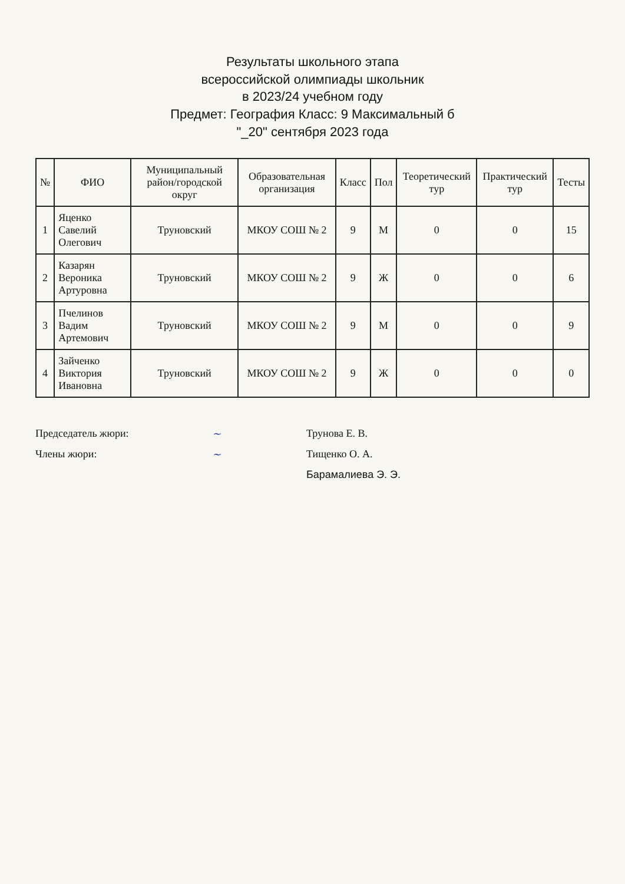Результаты школьного этапа
всероссийской олимпиады школьник
в 2023/24 учебном году
Предмет: География Класс: 9 Максимальный б
"_20" сентября 2023 года
| № | ФИО | Муниципальный район/городской округ | Образовательная организация | Класс | Пол | Теоретический тур | Практический тур | Тесты |
| --- | --- | --- | --- | --- | --- | --- | --- | --- |
| 1 | Яценко Савелий Олегович | Труновский | МКОУ СОШ № 2 | 9 | М | 0 | 0 | 15 |
| 2 | Казарян Вероника Артуровна | Труновский | МКОУ СОШ № 2 | 9 | Ж | 0 | 0 | 6 |
| 3 | Пчелинов Вадим Артемович | Труновский | МКОУ СОШ № 2 | 9 | М | 0 | 0 | 9 |
| 4 | Зайченко Виктория Ивановна | Труновский | МКОУ СОШ № 2 | 9 | Ж | 0 | 0 | 0 |
Председатель жюри: ~ Трунова Е. В.
Члены жюри: ~ Тищенко О. А.
Барамалиева Э. Э.